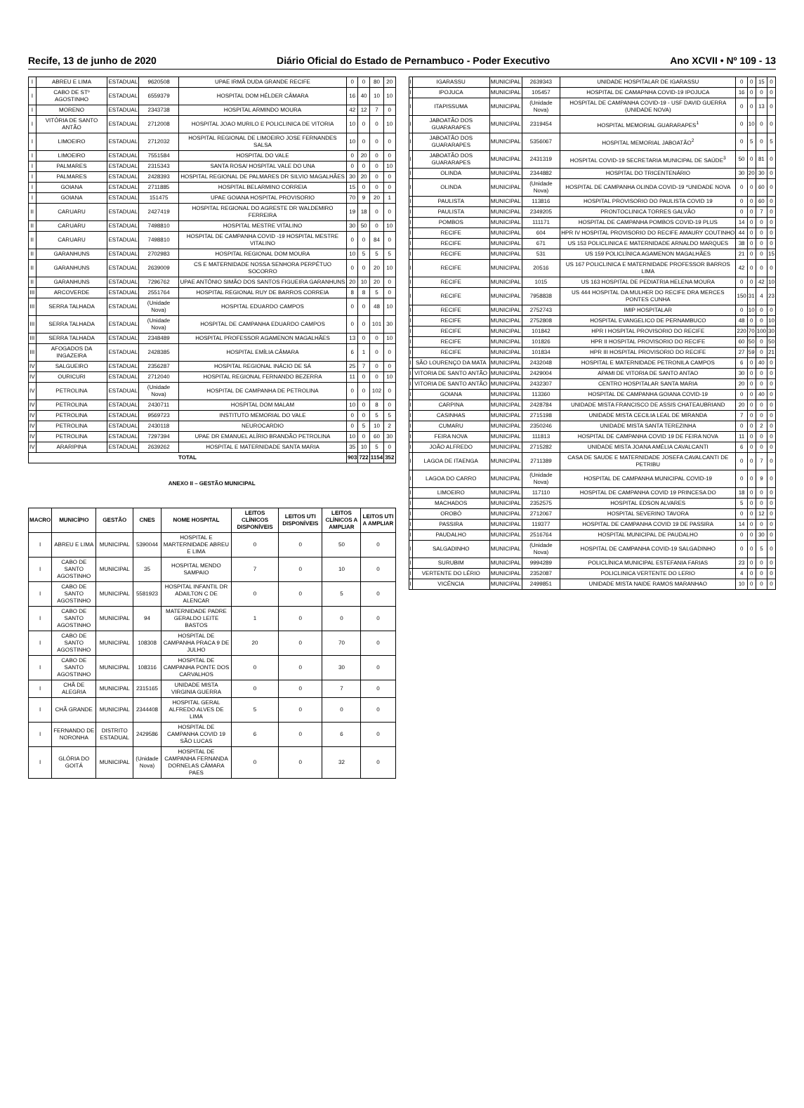Recife, 13 de junho de 2020 Diário Oficial do Estado de Pernambuco - Poder Executivo Ano XCVII • Nº 109 - 13
| I | ABREU E LIMA | ESTADUAL | 9620508 | UPAE IRMÃ DUDA GRANDE RECIFE | 0 | 0 | 80 | 20 |
| I | CABO DE STº AGOSTINHO | ESTADUAL | 6559379 | HOSPITAL DOM HÉLDER CÂMARA | 16 | 40 | 10 | 10 |
| I | MORENO | ESTADUAL | 2343738 | HOSPITAL ARMINDO MOURA | 42 | 12 | 7 | 0 |
| I | VITÓRIA DE SANTO ANTÃO | ESTADUAL | 2712008 | HOSPITAL JOAO MURILO E POLICLINICA DE VITORIA | 10 | 0 | 0 | 10 |
| I | LIMOEIRO | ESTADUAL | 2712032 | HOSPITAL REGIONAL DE LIMOEIRO JOSE FERNANDES SALSA | 10 | 0 | 0 | 0 |
| I | LIMOEIRO | ESTADUAL | 7551584 | HOSPITAL DO VALE | 0 | 20 | 0 | 0 |
| I | PALMARES | ESTADUAL | 2315343 | SANTA ROSA/ HOSPITAL VALE DO UNA | 0 | 0 | 0 | 10 |
| I | PALMARES | ESTADUAL | 2428393 | HOSPITAL REGIONAL DE PALMARES DR SILVIO MAGALHÃES | 30 | 20 | 0 | 0 |
| I | GOIANA | ESTADUAL | 2711885 | HOSPITAL BELARMINO CORREIA | 15 | 0 | 0 | 0 |
| I | GOIANA | ESTADUAL | 151475 | UPAE GOIANA HOSPITAL PROVISORIO | 70 | 9 | 20 | 1 |
| II | CARUARU | ESTADUAL | 2427419 | HOSPITAL REGIONAL DO AGRESTE DR WALDEMIRO FERREIRA | 19 | 18 | 0 | 0 |
| II | CARUARU | ESTADUAL | 7498810 | HOSPITAL MESTRE VITALINO | 30 | 50 | 0 | 10 |
| II | CARUARU | ESTADUAL | 7498810 | HOSPITAL DE CAMPANHA COVID -19 HOSPITAL MESTRE VITALINO | 0 | 0 | 84 | 0 |
| II | GARANHUNS | ESTADUAL | 2702983 | HOSPITAL REGIONAL DOM MOURA | 10 | 5 | 5 | 5 |
| II | GARANHUNS | ESTADUAL | 2639009 | CS E MATERNIDADE NOSSA SENHORA PERPÉTUO SOCORRO | 0 | 0 | 20 | 10 |
| II | GARANHUNS | ESTADUAL | 7296762 | UPAE ANTÔNIO SIMÃO DOS SANTOS FIGUEIRA GARANHUNS | 20 | 10 | 20 | 0 |
| III | ARCOVERDE | ESTADUAL | 2551764 | HOSPITAL REGIONAL RUY DE BARROS CORREIA | 8 | 8 | 5 | 0 |
| III | SERRA TALHADA | ESTADUAL | (Unidade Nova) | HOSPITAL EDUARDO CAMPOS | 0 | 0 | 48 | 10 |
| III | SERRA TALHADA | ESTADUAL | (Unidade Nova) | HOSPITAL DE CAMPANHA EDUARDO CAMPOS | 0 | 0 | 101 | 30 |
| III | SERRA TALHADA | ESTADUAL | 2348489 | HOSPITAL PROFESSOR AGAMENON MAGALHÃES | 13 | 0 | 0 | 10 |
| III | AFOGADOS DA INGAZEIRA | ESTADUAL | 2428385 | HOSPITAL EMÍLIA CÂMARA | 6 | 1 | 0 | 0 |
| IV | SALGUEIRO | ESTADUAL | 2356287 | HOSPITAL REGIONAL INÁCIO DE SÁ | 25 | 7 | 0 | 0 |
| IV | OURICURI | ESTADUAL | 2712040 | HOSPITAL REGIONAL FERNANDO BEZERRA | 11 | 0 | 0 | 10 |
| IV | PETROLINA | ESTADUAL | (Unidade Nova) | HOSPITAL DE CAMPANHA DE PETROLINA | 0 | 0 | 102 | 0 |
| IV | PETROLINA | ESTADUAL | 2430711 | HOSPITAL DOM MALAM | 10 | 0 | 8 | 0 |
| IV | PETROLINA | ESTADUAL | 9569723 | INSTITUTO MEMORIAL DO VALE | 0 | 0 | 5 | 5 |
| IV | PETROLINA | ESTADUAL | 2430118 | NEUROCARDIO | 0 | 5 | 10 | 2 |
| IV | PETROLINA | ESTADUAL | 7297394 | UPAE DR EMANUEL ALÍRIO BRANDÃO PETROLINA | 10 | 0 | 60 | 30 |
| IV | ARARIPINA | ESTADUAL | 2639262 | HOSPITAL E MATERNIDADE SANTA MARIA | 35 | 10 | 5 | 0 |
| TOTAL | | | | | 903 | 722 | 1154 | 352 |
ANEXO II – GESTÃO MUNICIPAL
| MACRO | MUNICÍPIO | GESTÃO | CNES | NOME HOSPITAL | LEITOS CLÍNICOS DISPONÍVEIS | LEITOS UTI DISPONÍVEIS | LEITOS CLÍNICOS A AMPLIAR | LEITOS UTI A AMPLIAR |
| --- | --- | --- | --- | --- | --- | --- | --- | --- |
| I | ABREU E LIMA | MUNICIPAL | 5390044 | HOSPITAL E MARTERNIDADE ABREU E LIMA | 0 | 0 | 50 | 0 |
| I | CABO DE SANTO AGOSTINHO | MUNICIPAL | 35 | HOSPITAL MENDO SAMPAIO | 7 | 0 | 10 | 0 |
| I | CABO DE SANTO AGOSTINHO | MUNICIPAL | 5581923 | HOSPITAL INFANTIL DR ADAILTON C DE ALENCAR | 0 | 0 | 5 | 0 |
| I | CABO DE SANTO AGOSTINHO | MUNICIPAL | 94 | MATERNIDADE PADRE GERALDO LEITE BASTOS | 1 | 0 | 0 | 0 |
| I | CABO DE SANTO AGOSTINHO | MUNICIPAL | 108308 | HOSPITAL DE CAMPANHA PRACA 9 DE JULHO | 20 | 0 | 70 | 0 |
| I | CABO DE SANTO AGOSTINHO | MUNICIPAL | 108316 | HOSPITAL DE CAMPANHA PONTE DOS CARVALHOS | 0 | 0 | 30 | 0 |
| I | CHÃ DE ALEGRIA | MUNICIPAL | 2315165 | UNIDADE MISTA VIRGINIA GUERRA | 0 | 0 | 7 | 0 |
| I | CHÃ GRANDE | MUNICIPAL | 2344408 | HOSPITAL GERAL ALFREDO ALVES DE LIMA | 5 | 0 | 0 | 0 |
| I | FERNANDO DE NORONHA | DISTRITO ESTADUAL | 2429586 | HOSPITAL DE CAMPANHA COVID 19 SÃO LUCAS | 6 | 0 | 6 | 0 |
| I | GLÓRIA DO GOITÁ | MUNICIPAL | (Unidade Nova) | HOSPITAL DE CAMPANHA FERNANDA DORNELAS CÂMARA PAES | 0 | 0 | 32 | 0 |
| I | IGARASSU | MUNICIPAL | 2639343 | UNIDADE HOSPITALAR DE IGARASSU | 0 | 0 | 15 | 0 |
| I | IPOJUCA | MUNICIPAL | 105457 | HOSPITAL DE CAMAPNHA COVID-19 IPOJUCA | 16 | 0 | 0 | 0 |
| I | ITAPISSUMA | MUNICIPAL | (Unidade Nova) | HOSPITAL DE CAMPANHA COVID-19 - USF DAVID GUERRA (UNIDADE NOVA) | 0 | 0 | 13 | 0 |
| I | JABOATÃO DOS GUARARAPES | MUNICIPAL | 2319454 | HOSPITAL MEMORIAL GUARARAPES<sup>1</sup> | 0 | 10 | 0 | 0 |
| I | JABOATÃO DOS GUARARAPES | MUNICIPAL | 5356067 | HOSPITAL MEMORIAL JABOATÃO<sup>2</sup> | 0 | 5 | 0 | 5 |
| I | JABOATÃO DOS GUARARAPES | MUNICIPAL | 2431319 | HOSPITAL COVID-19 SECRETARIA MUNICIPAL DE SAÚDE<sup>3</sup> | 50 | 0 | 81 | 0 |
| I | OLINDA | MUNICIPAL | 2344882 | HOSPITAL DO TRICENTENÁRIO | 30 | 20 | 30 | 0 |
| I | OLINDA | MUNICIPAL | (Unidade Nova) | HOSPITAL DE CAMPANHA OLINDA COVID-19 *UNIDADE NOVA | 0 | 0 | 60 | 0 |
| I | PAULISTA | MUNICIPAL | 113816 | HOSPITAL PROVISORIO DO PAULISTA COVID 19 | 0 | 0 | 60 | 0 |
| I | PAULISTA | MUNICIPAL | 2349205 | PRONTOCLINICA TORRES GALVÃO | 0 | 0 | 7 | 0 |
| I | POMBOS | MUNICIPAL | 111171 | HOSPITAL DE CAMPANHA POMBOS COVID-19 PLUS | 14 | 0 | 0 | 0 |
| I | RECIFE | MUNICIPAL | 604 | HPR IV HOSPITAL PROVISORIO DO RECIFE AMAURY COUTINHO | 44 | 0 | 0 | 0 |
| I | RECIFE | MUNICIPAL | 671 | US 153 POLICLINICA E MATERNIDADE ARNALDO MARQUES | 38 | 0 | 0 | 0 |
| I | RECIFE | MUNICIPAL | 531 | US 159 POLICLÍNICA AGAMENON MAGALHÃES | 21 | 0 | 0 | 15 |
| I | RECIFE | MUNICIPAL | 20516 | US 167 POLICLINICA E MATERNIDADE PROFESSOR BARROS LIMA | 42 | 0 | 0 | 0 |
| I | RECIFE | MUNICIPAL | 1015 | US 163 HOSPITAL DE PEDIATRIA HELENA MOURA | 0 | 0 | 42 | 10 |
| I | RECIFE | MUNICIPAL | 7958838 | US 444 HOSPITAL DA MULHER DO RECIFE DRA MERCES PONTES CUNHA | 150 | 31 | 4 | 23 |
| I | RECIFE | MUNICIPAL | 2752743 | IMIP HOSPITALAR | 0 | 10 | 0 | 0 |
| I | RECIFE | MUNICIPAL | 2752808 | HOSPITAL EVANGELICO DE PERNAMBUCO | 48 | 0 | 0 | 10 |
| I | RECIFE | MUNICIPAL | 101842 | HPR I HOSPITAL PROVISORIO DO RECIFE | 220 | 70 | 100 | 30 |
| I | RECIFE | MUNICIPAL | 101826 | HPR II HOSPITAL PROVISORIO DO RECIFE | 60 | 50 | 0 | 50 |
| I | RECIFE | MUNICIPAL | 101834 | HPR III HOSPITAL PROVISORIO DO RECIFE | 27 | 59 | 0 | 21 |
| I | SÃO LOURENÇO DA MATA | MUNICIPAL | 2432048 | HOSPITAL E MATERNIDADE PETRONILA CAMPOS | 6 | 0 | 40 | 0 |
| I | VITORIA DE SANTO ANTÃO | MUNICIPAL | 2429004 | APAMI DE VITORIA DE SANTO ANTAO | 30 | 0 | 0 | 0 |
| I | VITORIA DE SANTO ANTÃO | MUNICIPAL | 2432307 | CENTRO HOSPITALAR SANTA MARIA | 20 | 0 | 0 | 0 |
| I | GOIANA | MUNICIPAL | 113360 | HOSPITAL DE CAMPANHA GOIANA COVID-19 | 0 | 0 | 40 | 0 |
| I | CARPINA | MUNICIPAL | 2428784 | UNIDADE MISTA FRANCISCO DE ASSIS CHATEAUBRIAND | 20 | 0 | 0 | 0 |
| I | CASINHAS | MUNICIPAL | 2715198 | UNIDADE MISTA CECILIA LEAL DE MIRANDA | 7 | 0 | 0 | 0 |
| I | CUMARU | MUNICIPAL | 2350246 | UNIDADE MISTA SANTA TEREZINHA | 0 | 0 | 2 | 0 |
| I | FEIRA NOVA | MUNICIPAL | 111813 | HOSPITAL DE CAMPANHA COVID 19 DE FEIRA NOVA | 11 | 0 | 0 | 0 |
| I | JOÃO ALFREDO | MUNICIPAL | 2715282 | UNIDADE MISTA JOANA AMÉLIA CAVALCANTI | 6 | 0 | 0 | 0 |
| I | LAGOA DE ITAENGA | MUNICIPAL | 2711389 | CASA DE SAUDE E MATERNIDADE JOSEFA CAVALCANTI DE PETRIBU | 0 | 0 | 7 | 0 |
| I | LAGOA DO CARRO | MUNICIPAL | (Unidade Nova) | HOSPITAL DE CAMPANHA MUNICIPAL COVID-19 | 0 | 0 | 9 | 0 |
| I | LIMOEIRO | MUNICIPAL | 117110 | HOSPITAL DE CAMPANHA COVID 19 PRINCESA DO | 18 | 0 | 0 | 0 |
| I | MACHADOS | MUNICIPAL | 2352575 | HOSPITAL EDSON ALVARES | 5 | 0 | 0 | 0 |
| I | OROBÓ | MUNICIPAL | 2712067 | HOSPITAL SEVERINO TAVORA | 0 | 0 | 12 | 0 |
| I | PASSIRA | MUNICIPAL | 119377 | HOSPITAL DE CAMPANHA COVID 19 DE PASSIRA | 14 | 0 | 0 | 0 |
| I | PAUDALHO | MUNICIPAL | 2516764 | HOSPITAL MUNICIPAL DE PAUDALHO | 0 | 0 | 30 | 0 |
| I | SALGADINHO | MUNICIPAL | (Unidade Nova) | HOSPITAL DE CAMPANHA COVID-19 SALGADINHO | 0 | 0 | 5 | 0 |
| I | SURUBIM | MUNICIPAL | 9994289 | POLICLÍNICA MUNICIPAL ESTEFANIA FARIAS | 23 | 0 | 0 | 0 |
| I | VERTENTE DO LÉRIO | MUNICIPAL | 2352087 | POLICLINICA VERTENTE DO LERIO | 4 | 0 | 0 | 0 |
| I | VICÊNCIA | MUNICIPAL | 2499851 | UNIDADE MISTA NAIDE RAMOS MARANHAO | 10 | 0 | 0 | 0 |